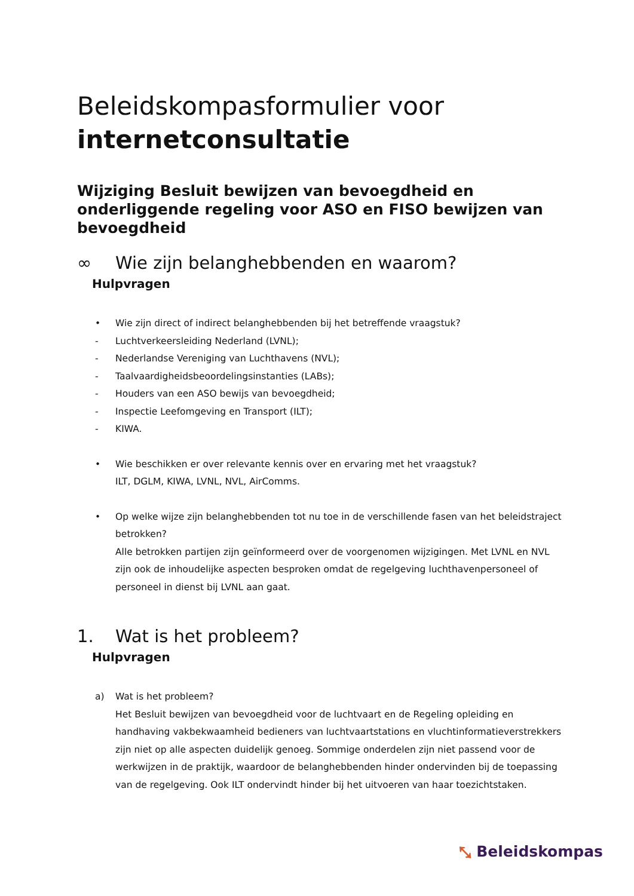Beleidskompasformulier voor
internetconsultatie
Wijziging Besluit bewijzen van bevoegdheid en onderliggende regeling voor ASO en FISO bewijzen van bevoegdheid
∞ Wie zijn belanghebbenden en waarom?
Hulpvragen
• Wie zijn direct of indirect belanghebbenden bij het betreffende vraagstuk?
- Luchtverkeersleiding Nederland (LVNL);
- Nederlandse Vereniging van Luchthavens (NVL);
- Taalvaardigheidsbeoordelingsinstanties (LABs);
- Houders van een ASO bewijs van bevoegdheid;
- Inspectie Leefomgeving en Transport (ILT);
- KIWA.
• Wie beschikken er over relevante kennis over en ervaring met het vraagstuk?
ILT, DGLM, KIWA, LVNL, NVL, AirComms.
• Op welke wijze zijn belanghebbenden tot nu toe in de verschillende fasen van het beleidstraject betrokken?
Alle betrokken partijen zijn geïnformeerd over de voorgenomen wijzigingen. Met LVNL en NVL zijn ook de inhoudelijke aspecten besproken omdat de regelgeving luchthavenpersoneel of personeel in dienst bij LVNL aan gaat.
1. Wat is het probleem?
Hulpvragen
a) Wat is het probleem?
Het Besluit bewijzen van bevoegdheid voor de luchtvaart en de Regeling opleiding en handhaving vakbekwaamheid bedieners van luchtvaartstations en vluchtinformatieverstrekkers zijn niet op alle aspecten duidelijk genoeg. Sommige onderdelen zijn niet passend voor de werkwijzen in de praktijk, waardoor de belanghebbenden hinder ondervinden bij de toepassing van de regelgeving. Ook ILT ondervindt hinder bij het uitvoeren van haar toezichtstaken.
⤡ Beleidskompas